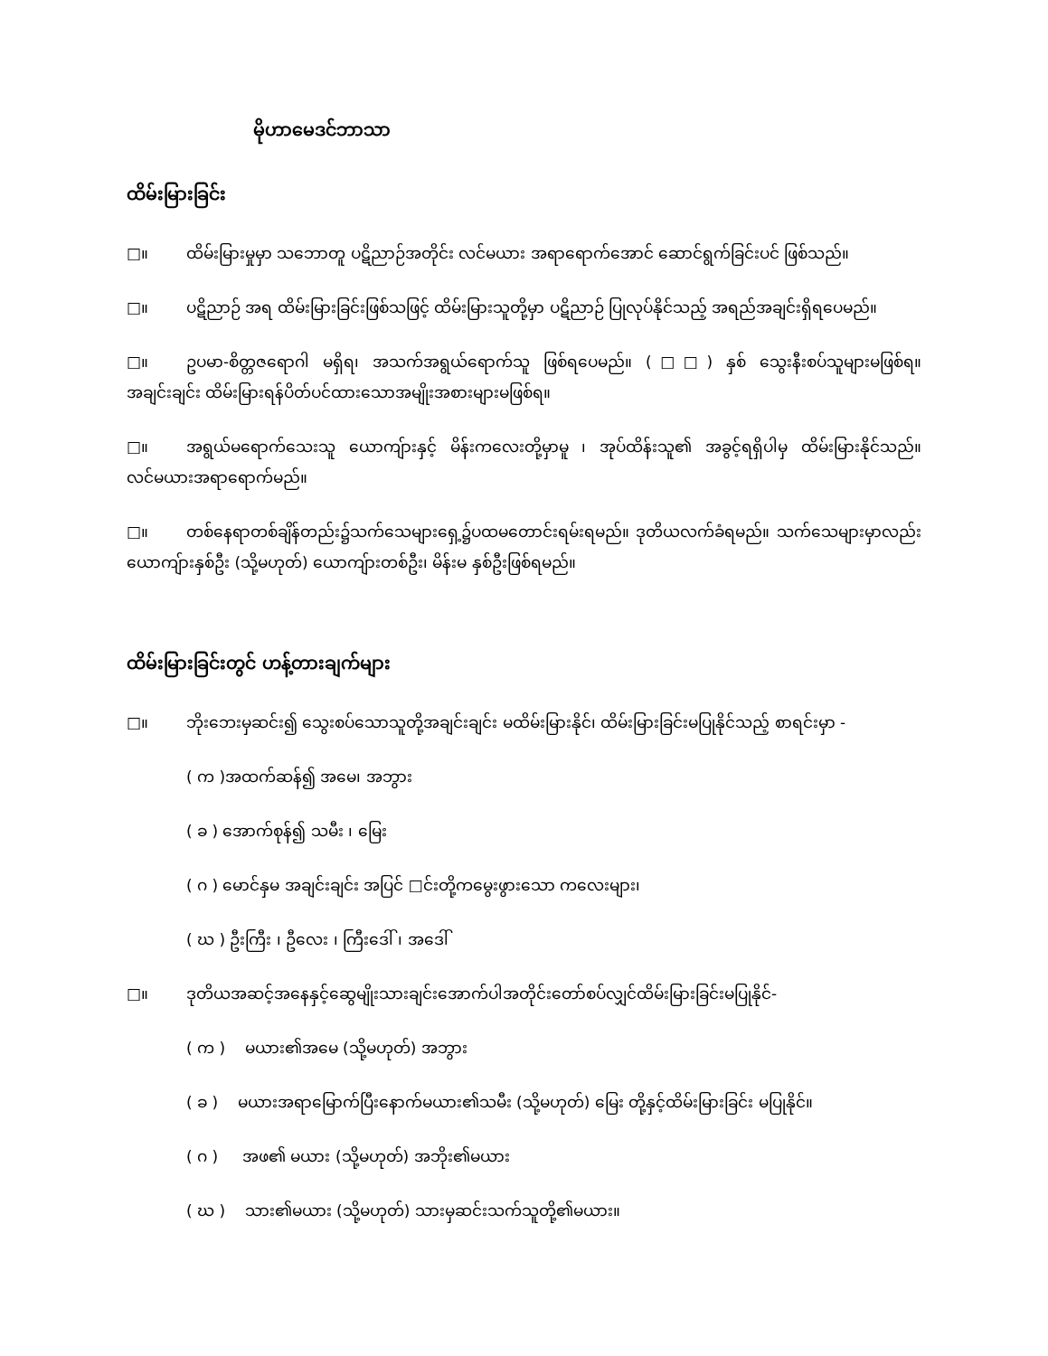မိုဟာမေဒင်ဘာသာ
ထိမ်းမြားခြင်း
□။ ထိမ်းမြားမှုမှာ သဘောတူ ပဋိညာဉ်အတိုင်း လင်မယား အရာရောက်အောင် ဆောင်ရွက်ခြင်းပင် ဖြစ်သည်။
□။ ပဋိညာဉ် အရ ထိမ်းမြားခြင်းဖြစ်သဖြင့် ထိမ်းမြားသူတို့မှာ ပဋိညာဉ် ပြုလုပ်နိုင်သည့် အရည်အချင်းရှိရပေမည်။
□။ ဥပမာ-စိတ္တဇရောဂါ မရှိရ၊ အသက်အရွယ်ရောက်သူ ဖြစ်ရပေမည်။ (□□) နှစ် သွေးနီးစပ်သူများမဖြစ်ရ။ အချင်းချင်း ထိမ်းမြားရန်ပိတ်ပင်ထားသောအမျိုးအစားများမဖြစ်ရ။
□။ အရွယ်မရောက်သေးသူ ယောကျ်ားနှင့် မိန်းကလေးတို့မှာမူ ၊ အုပ်ထိန်းသူ၏ အခွင့်ရရှိပါမှ ထိမ်းမြားနိုင်သည်။ လင်မယားအရာရောက်မည်။
□။ တစ်နေရာတစ်ချိန်တည်း၌သက်သေများရှေ့၌ပထမတောင်းရမ်းရမည်။ ဒုတိယလက်ခံရမည်။ သက်သေများမှာလည်း ယောကျ်ားနှစ်ဦး (သို့မဟုတ်) ယောကျ်ားတစ်ဦး၊ မိန်းမ နှစ်ဦးဖြစ်ရမည်။
ထိမ်းမြားခြင်းတွင် ဟန့်တားချက်များ
□။ ဘိုးဘေးမှဆင်း၍ သွေးစပ်သောသူတို့အချင်းချင်း မထိမ်းမြားနိုင်၊ ထိမ်းမြားခြင်းမပြုနိုင်သည့် စာရင်းမှာ -
( က )အထက်ဆန်၍ အမေ၊ အဘွား
( ခ ) အောက်စုန်၍ သမီး ၊ မြေး
( ဂ ) မောင်နှမ အချင်းချင်း အပြင် □င်းတို့ကမွေးဖွားသော ကလေးများ၊
( ဃ ) ဦးကြီး ၊ ဦလေး ၊ ကြီးဒေါ် ၊ အဒေါ်
□။ ဒုတိယအဆင့်အနေနှင့်ဆွေမျိုးသားချင်းအောက်ပါအတိုင်းတော်စပ်လျှင်ထိမ်းမြားခြင်းမပြုနိုင်-
( က ) မယား၏အမေ (သို့မဟုတ်) အဘွား
( ခ ) မယားအရာမြောက်ပြီးနောက်မယား၏သမီး (သို့မဟုတ်) မြေး တို့နှင့်ထိမ်းမြားခြင်း မပြုနိုင်။
( ဂ ) အဖ၏ မယား (သို့မဟုတ်) အဘိုး၏မယား
( ဃ ) သား၏မယား (သို့မဟုတ်) သားမှဆင်းသက်သူတို့၏မယား။